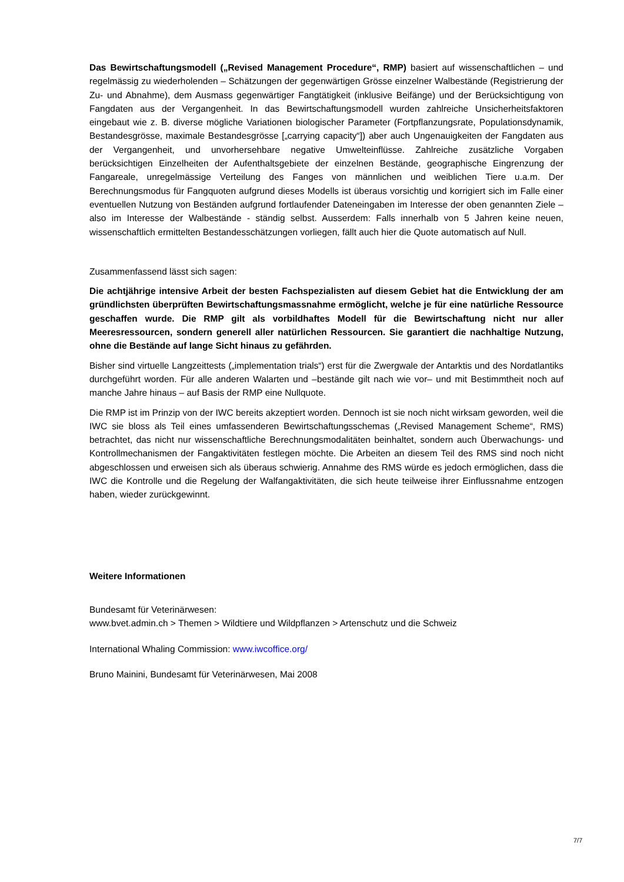Das Bewirtschaftungsmodell („Revised Management Procedure“, RMP) basiert auf wissenschaftlichen – und regelmässig zu wiederholenden – Schätzungen der gegenwärtigen Grösse einzelner Walbestände (Registrierung der Zu- und Abnahme), dem Ausmass gegenwärtiger Fangtätigkeit (inklusive Beifänge) und der Berücksichtigung von Fangdaten aus der Vergangenheit. In das Bewirtschaftungsmodell wurden zahlreiche Unsicherheitsfaktoren eingebaut wie z. B. diverse mögliche Variationen biologischer Parameter (Fortpflanzungsrate, Populationsdynamik, Bestandesgrösse, maximale Bestandesgrösse [„carrying capacity“]) aber auch Ungenauigkeiten der Fangdaten aus der Vergangenheit, und unvorhersehbare negative Umwelteinflüsse. Zahlreiche zusätzliche Vorgaben berücksichtigen Einzelheiten der Aufenthaltsgebiete der einzelnen Bestände, geographische Eingrenzung der Fangareale, unregelmässige Verteilung des Fanges von männlichen und weiblichen Tiere u.a.m. Der Berechnungsmodus für Fangquoten aufgrund dieses Modells ist überaus vorsichtig und korrigiert sich im Falle einer eventuellen Nutzung von Beständen aufgrund fortlaufender Dateneingaben im Interesse der oben genannten Ziele – also im Interesse der Walbestände - ständig selbst. Ausserdem: Falls innerhalb von 5 Jahren keine neuen, wissenschaftlich ermittelten Bestandesschätzungen vorliegen, fällt auch hier die Quote automatisch auf Null.
Zusammenfassend lässt sich sagen:
Die achtjährige intensive Arbeit der besten Fachspezialisten auf diesem Gebiet hat die Entwicklung der am gründlichsten überprüften Bewirtschaftungsmassnahme ermöglicht, welche je für eine natürliche Ressource geschaffen wurde. Die RMP gilt als vorbildhaftes Modell für die Bewirtschaftung nicht nur aller Meeresressourcen, sondern generell aller natürlichen Ressourcen. Sie garantiert die nachhaltige Nutzung, ohne die Bestände auf lange Sicht hinaus zu gefährden.
Bisher sind virtuelle Langzeittests („implementation trials“) erst für die Zwergwale der Antarktis und des Nordatlantiks durchgeführt worden. Für alle anderen Walarten und –bestände gilt nach wie vor– und mit Bestimmtheit noch auf manche Jahre hinaus – auf Basis der RMP eine Nullquote.
Die RMP ist im Prinzip von der IWC bereits akzeptiert worden. Dennoch ist sie noch nicht wirksam geworden, weil die IWC sie bloss als Teil eines umfassenderen Bewirtschaftungsschemas („Revised Management Scheme“, RMS) betrachtet, das nicht nur wissenschaftliche Berechnungsmodalitäten beinhaltet, sondern auch Überwachungs- und Kontrollmechanismen der Fangaktivitäten festlegen möchte. Die Arbeiten an diesem Teil des RMS sind noch nicht abgeschlossen und erweisen sich als überaus schwierig. Annahme des RMS würde es jedoch ermöglichen, dass die IWC die Kontrolle und die Regelung der Walfangaktivitäten, die sich heute teilweise ihrer Einflussnahme entzogen haben, wieder zurückgewinnt.
Weitere Informationen
Bundesamt für Veterinärwesen:
www.bvet.admin.ch > Themen > Wildtiere und Wildpflanzen > Artenschutz und die Schweiz
International Whaling Commission: www.iwcoffice.org/
Bruno Mainini, Bundesamt für Veterinärwesen, Mai 2008
7/7